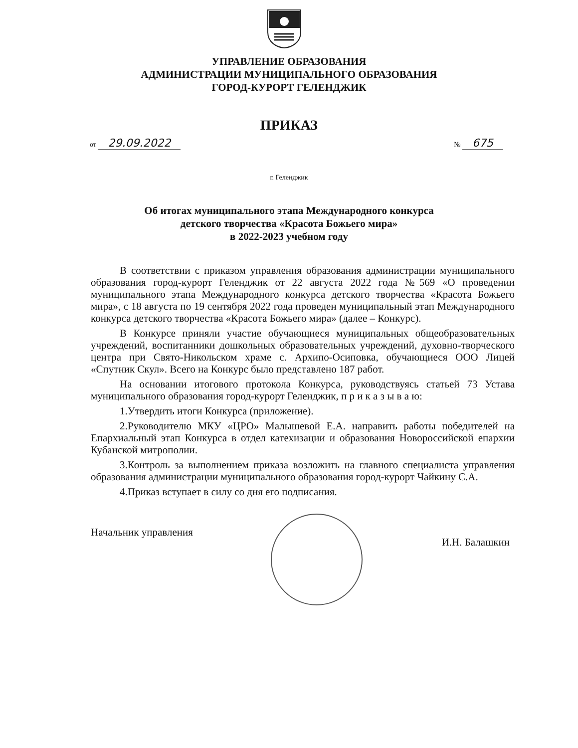УПРАВЛЕНИЕ ОБРАЗОВАНИЯ
АДМИНИСТРАЦИИ МУНИЦИПАЛЬНОГО ОБРАЗОВАНИЯ
ГОРОД-КУРОРТ ГЕЛЕНДЖИК
ПРИКАЗ
от 29.09.2022 № 675
г. Геленджик
Об итогах муниципального этапа Международного конкурса
детского творчества «Красота Божьего мира»
в 2022-2023 учебном году
В соответствии с приказом управления образования администрации муниципального образования город-курорт Геленджик от 22 августа 2022 года №569 «О проведении муниципального этапа Международного конкурса детского творчества «Красота Божьего мира», с 18 августа по 19 сентября 2022 года проведен муниципальный этап Международного конкурса детского творчества «Красота Божьего мира» (далее – Конкурс).
В Конкурсе приняли участие обучающиеся муниципальных общеобразовательных учреждений, воспитанники дошкольных образовательных учреждений, духовно-творческого центра при Свято-Никольском храме с. Архипо-Осиповка, обучающиеся ООО Лицей «Спутник Скул». Всего на Конкурс было представлено 187 работ.
На основании итогового протокола Конкурса, руководствуясь статьей 73 Устава муниципального образования город-курорт Геленджик, п р и к а з ы в а ю:
1.Утвердить итоги Конкурса (приложение).
2.Руководителю МКУ «ЦРО» Малышевой Е.А. направить работы победителей на Епархиальный этап Конкурса в отдел катехизации и образования Новороссийской епархии Кубанской митрополии.
3.Контроль за выполнением приказа возложить на главного специалиста управления образования администрации муниципального образования город-курорт Чайкину С.А.
4.Приказ вступает в силу со дня его подписания.
Начальник управления И.Н. Балашкин